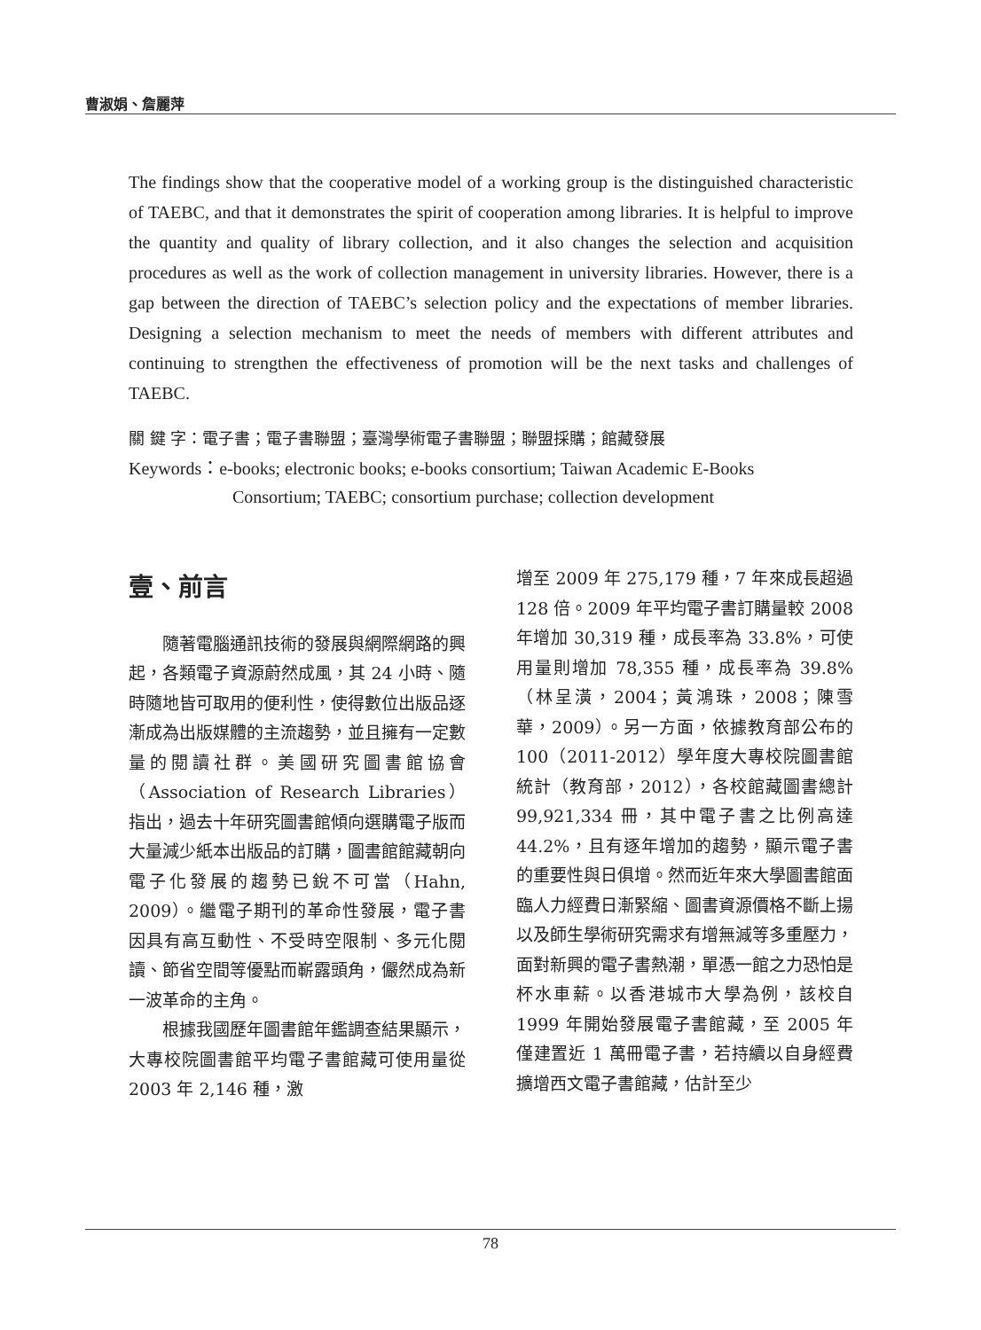曹淑娟、詹麗萍
The findings show that the cooperative model of a working group is the distinguished characteristic of TAEBC, and that it demonstrates the spirit of cooperation among libraries. It is helpful to improve the quantity and quality of library collection, and it also changes the selection and acquisition procedures as well as the work of collection management in university libraries. However, there is a gap between the direction of TAEBC’s selection policy and the expectations of member libraries. Designing a selection mechanism to meet the needs of members with different attributes and continuing to strengthen the effectiveness of promotion will be the next tasks and challenges of TAEBC.
關 鍵 字：電子書；電子書聯盟；臺灣學術電子書聯盟；聯盟採購；館藏發展
Keywords：e-books; electronic books; e-books consortium; Taiwan Academic E-Books
Consortium; TAEBC; consortium purchase; collection development
壹、前言
隨著電腦通訊技術的發展與網際網路的興起，各類電子資源蔚然成風，其 24 小時、隨時隨地皆可取用的便利性，使得數位出版品逐漸成為出版媒體的主流趨勢，並且擁有一定數量的閱讀社群。美國研究圖書館協會（Association of Research Libraries）指出，過去十年研究圖書館傾向選購電子版而大量減少紙本出版品的訂購，圖書館館藏朝向電子化發展的趨勢已銳不可當（Hahn, 2009）。繼電子期刊的革命性發展，電子書因具有高互動性、不受時空限制、多元化閱讀、節省空間等優點而嶄露頭角，儼然成為新一波革命的主角。
根據我國歷年圖書館年鑑調查結果顯示，大專校院圖書館平均電子書館藏可使用量從 2003 年 2,146 種，激
增至 2009 年 275,179 種，7 年來成長超過 128 倍。2009 年平均電子書訂購量較 2008 年增加 30,319 種，成長率為 33.8%，可使用量則增加 78,355 種，成長率為 39.8%（林呈潢，2004；黃鴻珠，2008；陳雪華，2009）。另一方面，依據教育部公布的 100（2011-2012）學年度大專校院圖書館統計（教育部，2012），各校館藏圖書總計 99,921,334 冊，其中電子書之比例高達 44.2%，且有逐年增加的趨勢，顯示電子書的重要性與日俱增。然而近年來大學圖書館面臨人力經費日漸緊縮、圖書資源價格不斷上揚以及師生學術研究需求有增無減等多重壓力，面對新興的電子書熱潮，單憑一館之力恐怕是杯水車薪。以香港城市大學為例，該校自 1999 年開始發展電子書館藏，至 2005 年僅建置近 1 萬冊電子書，若持續以自身經費擴增西文電子書館藏，估計至少
78